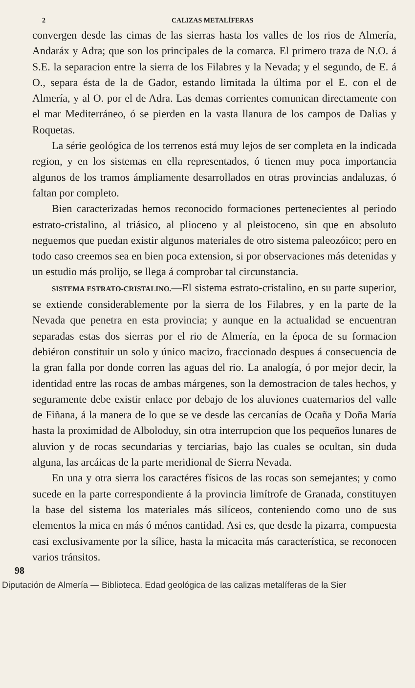2 CALIZAS METALÍFERAS
convergen desde las cimas de las sierras hasta los valles de los rios de Almería, Andaráx y Adra; que son los principales de la comarca. El primero traza de N.O. á S.E. la separacion entre la sierra de los Filabres y la Nevada; y el segundo, de E. á O., separa ésta de la de Gador, estando limitada la última por el E. con el de Almería, y al O. por el de Adra. Las demas corrientes comunican directamente con el mar Mediterráneo, ó se pierden en la vasta llanura de los campos de Dalias y Roquetas.
La série geológica de los terrenos está muy lejos de ser completa en la indicada region, y en los sistemas en ella representados, ó tienen muy poca importancia algunos de los tramos ámpliamente desarrollados en otras provincias andaluzas, ó faltan por completo.
Bien caracterizadas hemos reconocido formaciones pertenecientes al periodo estrato-cristalino, al triásico, al plioceno y al pleistoceno, sin que en absoluto neguemos que puedan existir algunos materiales de otro sistema paleozóico; pero en todo caso creemos sea en bien poca extension, si por observaciones más detenidas y un estudio más prolijo, se llega á comprobar tal circunstancia.
SISTEMA ESTRATO-CRISTALINO.—El sistema estrato-cristalino, en su parte superior, se extiende considerablemente por la sierra de los Filabres, y en la parte de la Nevada que penetra en esta provincia; y aunque en la actualidad se encuentran separadas estas dos sierras por el rio de Almería, en la época de su formacion debiéron constituir un solo y único macizo, fraccionado despues á consecuencia de la gran falla por donde corren las aguas del rio. La analogía, ó por mejor decir, la identidad entre las rocas de ambas márgenes, son la demostracion de tales hechos, y seguramente debe existir enlace por debajo de los aluviones cuaternarios del valle de Fiñana, á la manera de lo que se ve desde las cercanías de Ocaña y Doña María hasta la proximidad de Alboloduy, sin otra interrupcion que los pequeños lunares de aluvion y de rocas secundarias y terciarias, bajo las cuales se ocultan, sin duda alguna, las arcáicas de la parte meridional de Sierra Nevada.
En una y otra sierra los caractéres físicos de las rocas son semejantes; y como sucede en la parte correspondiente á la provincia limítrofe de Granada, constituyen la base del sistema los materiales más silíceos, conteniendo como uno de sus elementos la mica en más ó ménos cantidad. Asi es, que desde la pizarra, compuesta casi exclusivamente por la sílice, hasta la micacita más característica, se reconocen varios tránsitos.
98
Diputación de Almería — Biblioteca. Edad geológica de las calizas metalíferas de la Sier